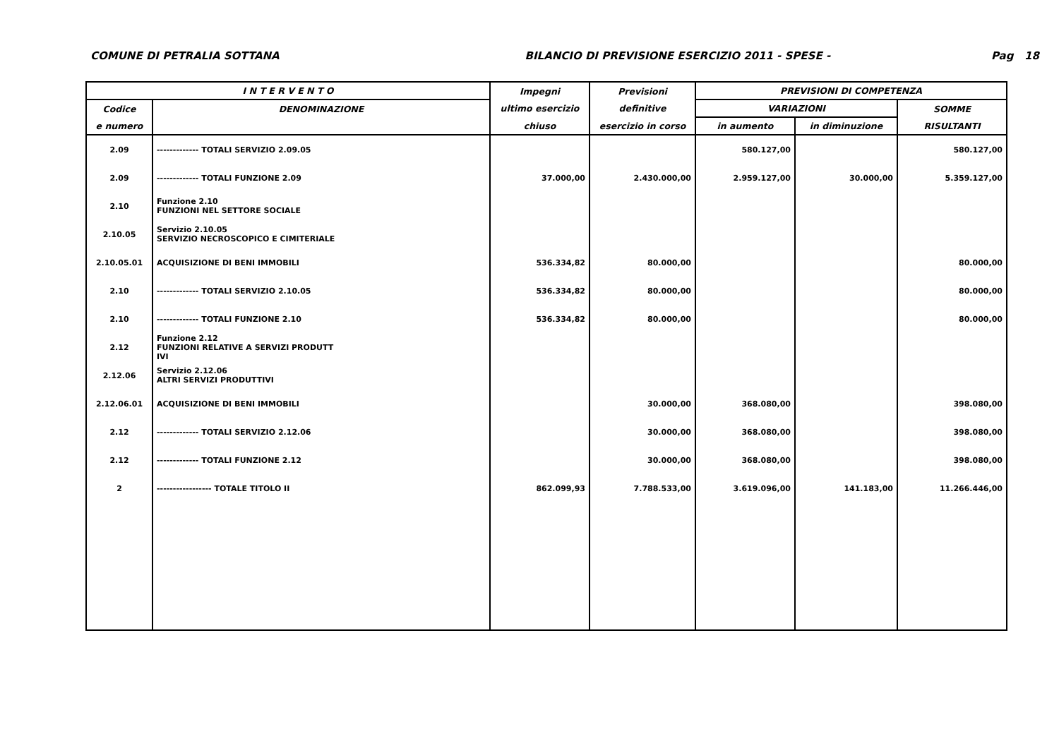COMUNE DI PETRALIA SOTTANA BILANCIO DI PREVISIONE ESERCIZIO 2011 - SPESE - Pag 18
| I N T E R V E N T O | | Impegni | Previsioni | PREVISIONI DI COMPETENZA | | |
| --- | --- | --- | --- | --- | --- | --- |
| Codice | DENOMINAZIONE | ultimo esercizio | definitive | VARIAZIONI | | SOMME |
| e numero | | chiuso | esercizio in corso | in aumento | in diminuzione | RISULTANTI |
| 2.09 | ------------- TOTALI SERVIZIO 2.09.05 | | | 580.127,00 | | 580.127,00 |
| 2.09 | ------------- TOTALI FUNZIONE 2.09 | 37.000,00 | 2.430.000,00 | 2.959.127,00 | 30.000,00 | 5.359.127,00 |
| 2.10 | Funzione 2.10 FUNZIONI NEL SETTORE SOCIALE | | | | | |
| 2.10.05 | Servizio 2.10.05 SERVIZIO NECROSCOPICO E CIMITERIALE | | | | | |
| 2.10.05.01 | ACQUISIZIONE DI BENI IMMOBILI | 536.334,82 | 80.000,00 | | | 80.000,00 |
| 2.10 | ------------- TOTALI SERVIZIO 2.10.05 | 536.334,82 | 80.000,00 | | | 80.000,00 |
| 2.10 | ------------- TOTALI FUNZIONE 2.10 | 536.334,82 | 80.000,00 | | | 80.000,00 |
| 2.12 | Funzione 2.12 FUNZIONI RELATIVE A SERVIZI PRODUTT IVI | | | | | |
| 2.12.06 | Servizio 2.12.06 ALTRI SERVIZI PRODUTTIVI | | | | | |
| 2.12.06.01 | ACQUISIZIONE DI BENI IMMOBILI | | 30.000,00 | 368.080,00 | | 398.080,00 |
| 2.12 | ------------- TOTALI SERVIZIO 2.12.06 | | 30.000,00 | 368.080,00 | | 398.080,00 |
| 2.12 | ------------- TOTALI FUNZIONE 2.12 | | 30.000,00 | 368.080,00 | | 398.080,00 |
| 2 | ----------------- TOTALE TITOLO II | 862.099,93 | 7.788.533,00 | 3.619.096,00 | 141.183,00 | 11.266.446,00 |